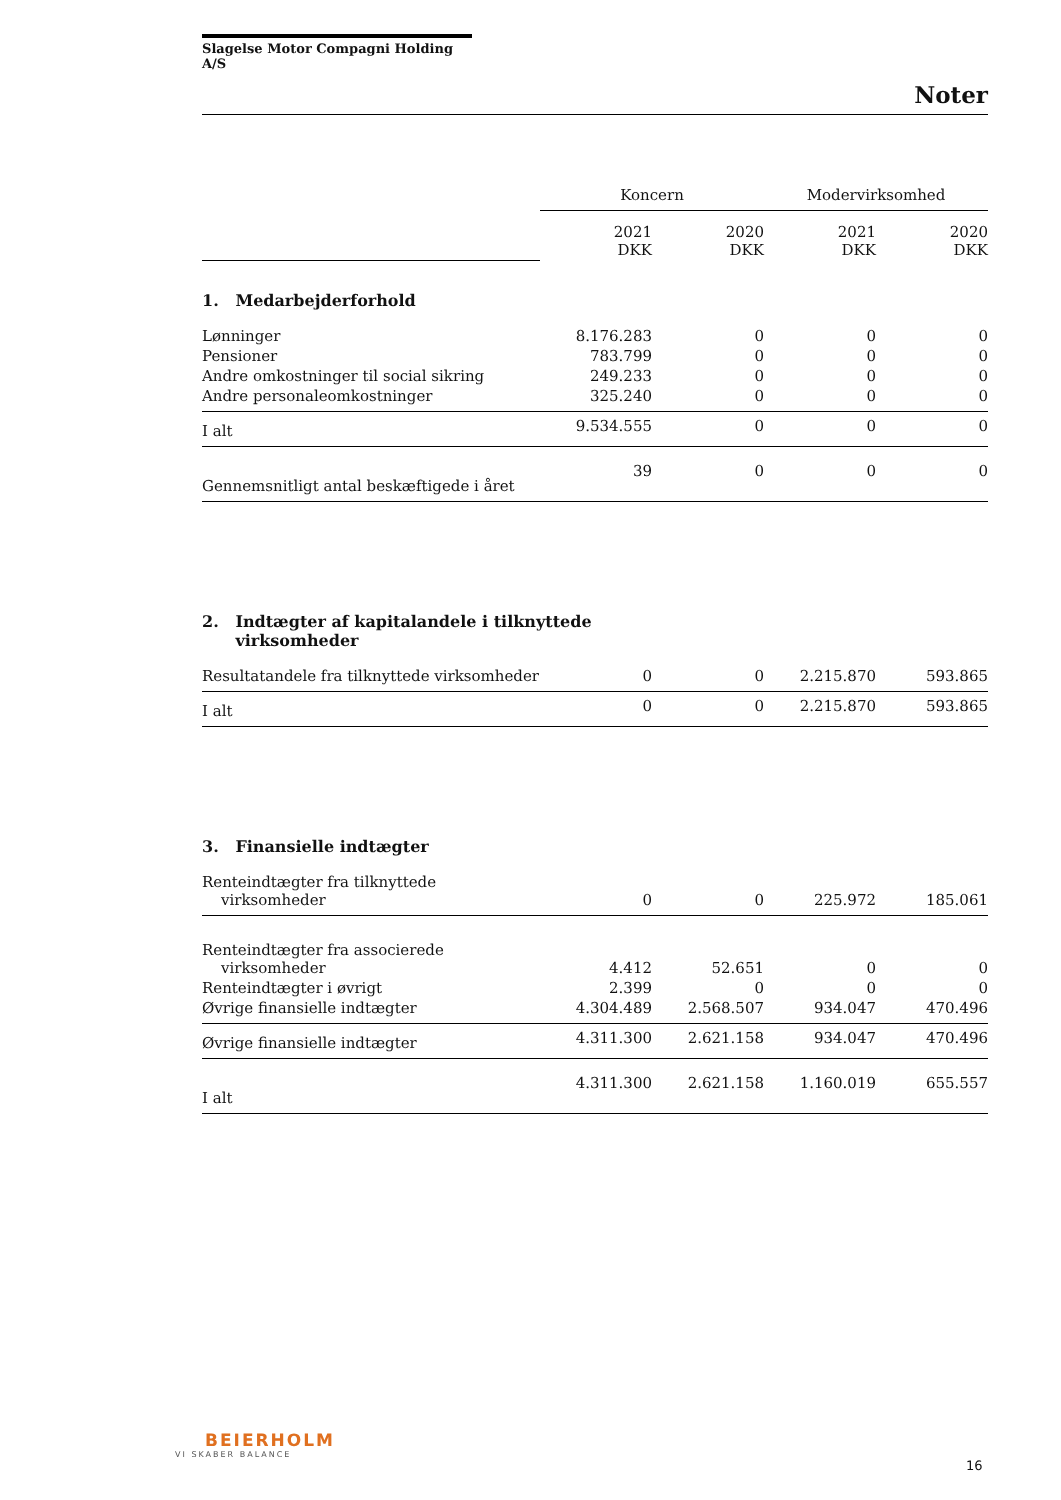Slagelse Motor Compagni Holding A/S
Noter
| | Koncern | | Modervirksomhed | |
| | 2021 DKK | 2020 DKK | 2021 DKK | 2020 DKK |
| 1. Medarbejderforhold | | | | |
| Lønninger | 8.176.283 | 0 | 0 | 0 |
| Pensioner | 783.799 | 0 | 0 | 0 |
| Andre omkostninger til social sikring | 249.233 | 0 | 0 | 0 |
| Andre personaleomkostninger | 325.240 | 0 | 0 | 0 |
| I alt | 9.534.555 | 0 | 0 | 0 |
| Gennemsnitligt antal beskæftigede i året | 39 | 0 | 0 | 0 |
| 2. Indtægter af kapitalandele i tilknyttede virksomheder | | | | |
| Resultatandele fra tilknyttede virksomheder | 0 | 0 | 2.215.870 | 593.865 |
| I alt | 0 | 0 | 2.215.870 | 593.865 |
| 3. Finansielle indtægter | | | | |
| Renteindtægter fra tilknyttede virksomheder | 0 | 0 | 225.972 | 185.061 |
| Renteindtægter fra associerede virksomheder | 4.412 | 52.651 | 0 | 0 |
| Renteindtægter i øvrigt | 2.399 | 0 | 0 | 0 |
| Øvrige finansielle indtægter | 4.304.489 | 2.568.507 | 934.047 | 470.496 |
| Øvrige finansielle indtægter | 4.311.300 | 2.621.158 | 934.047 | 470.496 |
| I alt | 4.311.300 | 2.621.158 | 1.160.019 | 655.557 |
BEIERHOLM
VI SKABER BALANCE
16